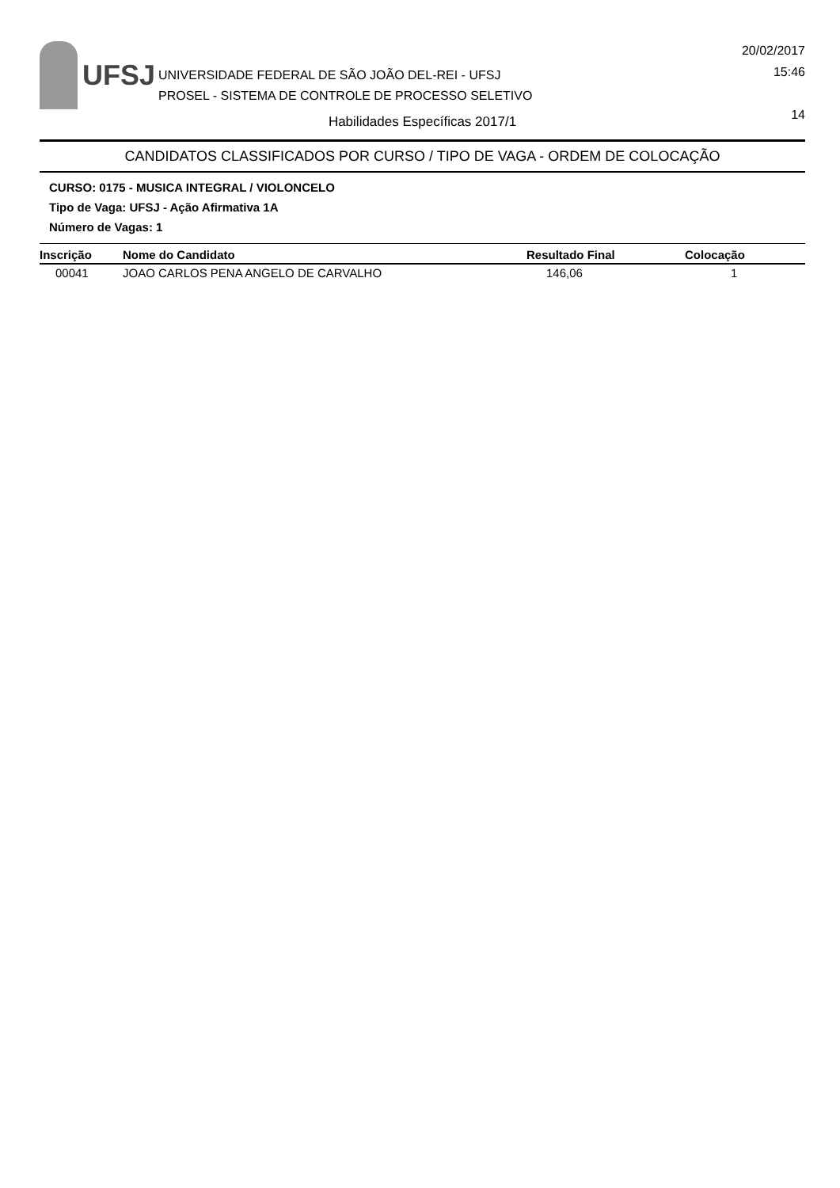UFSJ
UNIVERSIDADE FEDERAL DE SÃO JOÃO DEL-REI - UFSJ
PROSEL - SISTEMA DE CONTROLE DE PROCESSO SELETIVO
20/02/2017
15:46
14
Habilidades Específicas 2017/1
CANDIDATOS CLASSIFICADOS POR CURSO / TIPO DE VAGA - ORDEM DE COLOCAÇÃO
CURSO: 0175 - MUSICA INTEGRAL / VIOLONCELO
Tipo de Vaga: UFSJ - Ação Afirmativa 1A
Número de Vagas: 1
| Inscrição | Nome do Candidato | Resultado Final | Colocação |
| --- | --- | --- | --- |
| 00041 | JOAO CARLOS PENA ANGELO DE CARVALHO | 146,06 | 1 |